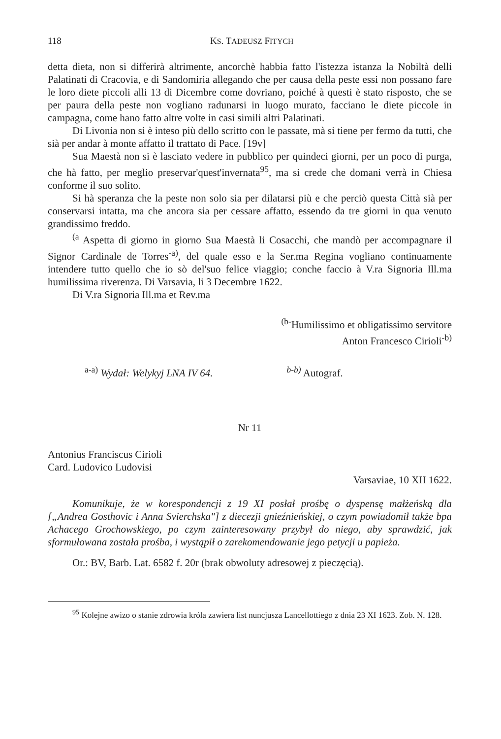118 KS. TADEUSZ FITYCH
detta dieta, non si differirà altrimente, ancorchè habbia fatto l'istezza istanza la Nobiltà delli Palatinati di Cracovia, e di Sandomiria allegando che per causa della peste essi non possano fare le loro diete piccoli alli 13 di Dicembre come dovriano, poiché à questi è stato risposto, che se per paura della peste non vogliano radunarsi in luogo murato, facciano le diete piccole in campagna, come hano fatto altre volte in casi simili altri Palatinati.
Di Livonia non si è inteso più dello scritto con le passate, mà si tiene per fermo da tutti, che sià per andar à monte affatto il trattato di Pace. [19v]
Sua Maestà non si è lasciato vedere in pubblico per quindeci giorni, per un poco di purga, che hà fatto, per meglio preservar'quest'invernata<sup>95</sup>, ma si crede che domani verrà in Chiesa conforme il suo solito.
Si hà speranza che la peste non solo sia per dilatarsi più e che perciò questa Città sià per conservarsi intatta, ma che ancora sia per cessare affatto, essendo da tre giorni in qua venuto grandissimo freddo.
<sup>(a</sup> Aspetta di giorno in giorno Sua Maestà li Cosacchi, che mandò per accompagnare il Signor Cardinale de Torres<sup>-a)</sup>, del quale esso e la Ser.ma Regina vogliano continuamente intendere tutto quello che io sò del'suo felice viaggio; conche faccio à V.ra Signoria Ill.ma humilissima riverenza. Di Varsavia, li 3 Decembre 1622.
Di V.ra Signoria Ill.ma et Rev.ma
<sup>(b-</sup>Humilissimo et obligatissimo servitore
Anton Francesco Cirioli<sup>-b)</sup>
<sup>a-a)</sup> Wydał: Welykyj LNA IV 64. <sup>b-b)</sup> Autograf.
Nr 11
Antonius Franciscus Cirioli
Card. Ludovico Ludovisi
Varsaviae, 10 XII 1622.
Komunikuje, że w korespondencji z 19 XI posłał prośbę o dyspensę małżeńską dla [„Andrea Gosthovic i Anna Svierchska"] z diecezji gnieźnieńskiej, o czym powiadomił także bpa Achacego Grochowskiego, po czym zainteresowany przybył do niego, aby sprawdzić, jak sformułowana została prośba, i wystąpił o zarekomendowanie jego petycji u papieża.
Or.: BV, Barb. Lat. 6582 f. 20r (brak obwoluty adresowej z pieczęcią).
<sup>95</sup> Kolejne awizo o stanie zdrowia króla zawiera list nuncjusza Lancellottiego z dnia 23 XI 1623. Zob. N. 128.